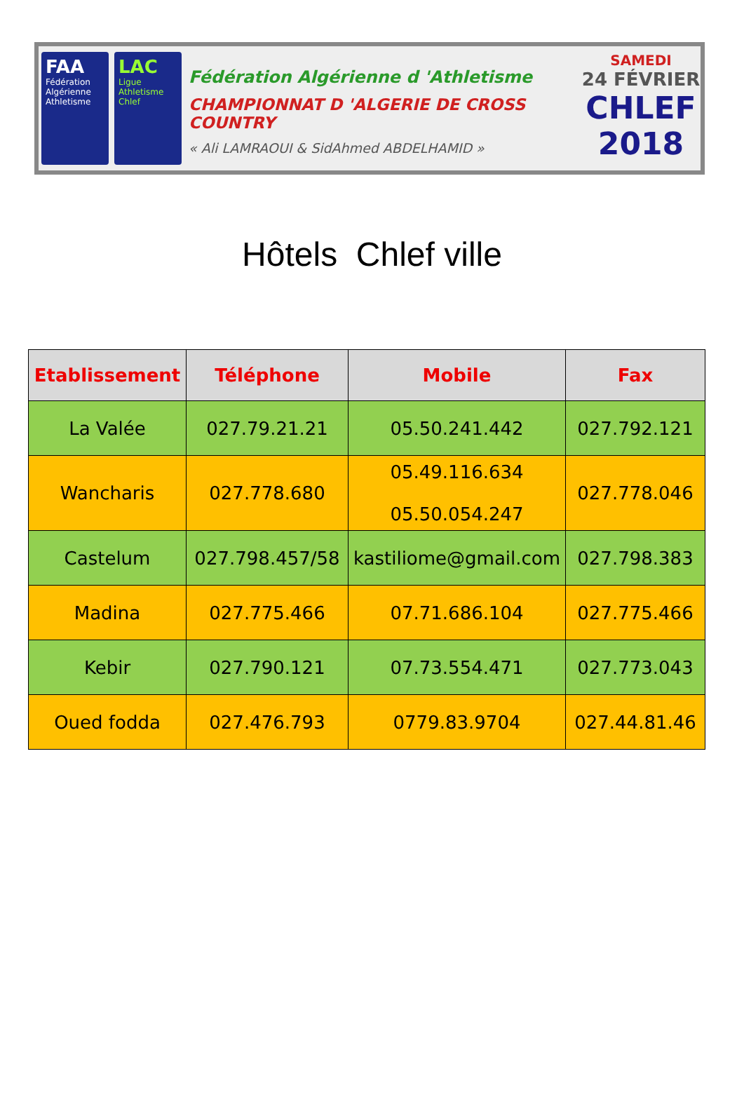FAA
Fédération Algérienne Athletisme
LAC
Ligue Athletisme Chlef
Fédération Algérienne d 'Athletisme
CHAMPIONNAT D 'ALGERIE DE CROSS COUNTRY
« Ali LAMRAOUI & SidAhmed ABDELHAMID »
SAMEDI
24 FÉVRIER
CHLEF
2018
Hôtels Chlef ville
| Etablissement | Téléphone | Mobile | Fax |
| --- | --- | --- | --- |
| La Valée | 027.79.21.21 | 05.50.241.442 | 027.792.121 |
| Wancharis | 027.778.680 | 05.49.116.634 05.50.054.247 | 027.778.046 |
| Castelum | 027.798.457/58 | kastiliome@gmail.com | 027.798.383 |
| Madina | 027.775.466 | 07.71.686.104 | 027.775.466 |
| Kebir | 027.790.121 | 07.73.554.471 | 027.773.043 |
| Oued fodda | 027.476.793 | 0779.83.9704 | 027.44.81.46 |